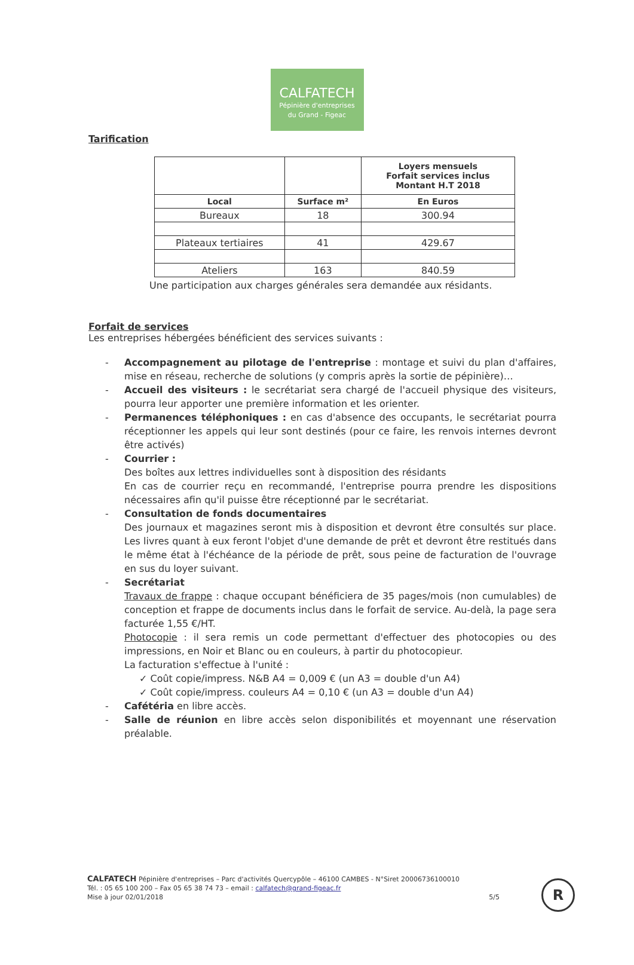CALFATECH
Pépinière d'entreprises
du Grand - Figeac
Tarification
| | | Loyers mensuels Forfait services inclus Montant H.T 2018 |
| Local | Surface m² | En Euros |
| Bureaux | 18 | 300.94 |
| Plateaux tertiaires | 41 | 429.67 |
| Ateliers | 163 | 840.59 |
Une participation aux charges générales sera demandée aux résidants.
Forfait de services
Les entreprises hébergées bénéficient des services suivants :
- Accompagnement au pilotage de l'entreprise : montage et suivi du plan d'affaires, mise en réseau, recherche de solutions (y compris après la sortie de pépinière)…
- Accueil des visiteurs : le secrétariat sera chargé de l'accueil physique des visiteurs, pourra leur apporter une première information et les orienter.
- Permanences téléphoniques : en cas d'absence des occupants, le secrétariat pourra réceptionner les appels qui leur sont destinés (pour ce faire, les renvois internes devront être activés)
- Courrier :
Des boîtes aux lettres individuelles sont à disposition des résidants
En cas de courrier reçu en recommandé, l'entreprise pourra prendre les dispositions nécessaires afin qu'il puisse être réceptionné par le secrétariat.
- Consultation de fonds documentaires
Des journaux et magazines seront mis à disposition et devront être consultés sur place. Les livres quant à eux feront l'objet d'une demande de prêt et devront être restitués dans le même état à l'échéance de la période de prêt, sous peine de facturation de l'ouvrage en sus du loyer suivant.
- Secrétariat
Travaux de frappe : chaque occupant bénéficiera de 35 pages/mois (non cumulables) de conception et frappe de documents inclus dans le forfait de service. Au-delà, la page sera facturée 1,55 €/HT.
Photocopie : il sera remis un code permettant d'effectuer des photocopies ou des impressions, en Noir et Blanc ou en couleurs, à partir du photocopieur.
La facturation s'effectue à l'unité :
✓ Coût copie/impress. N&B A4 = 0,009 € (un A3 = double d'un A4)
✓ Coût copie/impress. couleurs A4 = 0,10 € (un A3 = double d'un A4)
- Cafétéria en libre accès.
- Salle de réunion en libre accès selon disponibilités et moyennant une réservation préalable.
CALFATECH Pépinière d'entreprises – Parc d'activités Quercypôle – 46100 CAMBES - N°Siret 20006736100010
Tél. : 05 65 100 200 – Fax 05 65 38 74 73 – email : calfatech@grand-figeac.fr
Mise à jour 02/01/2018 5/5
R